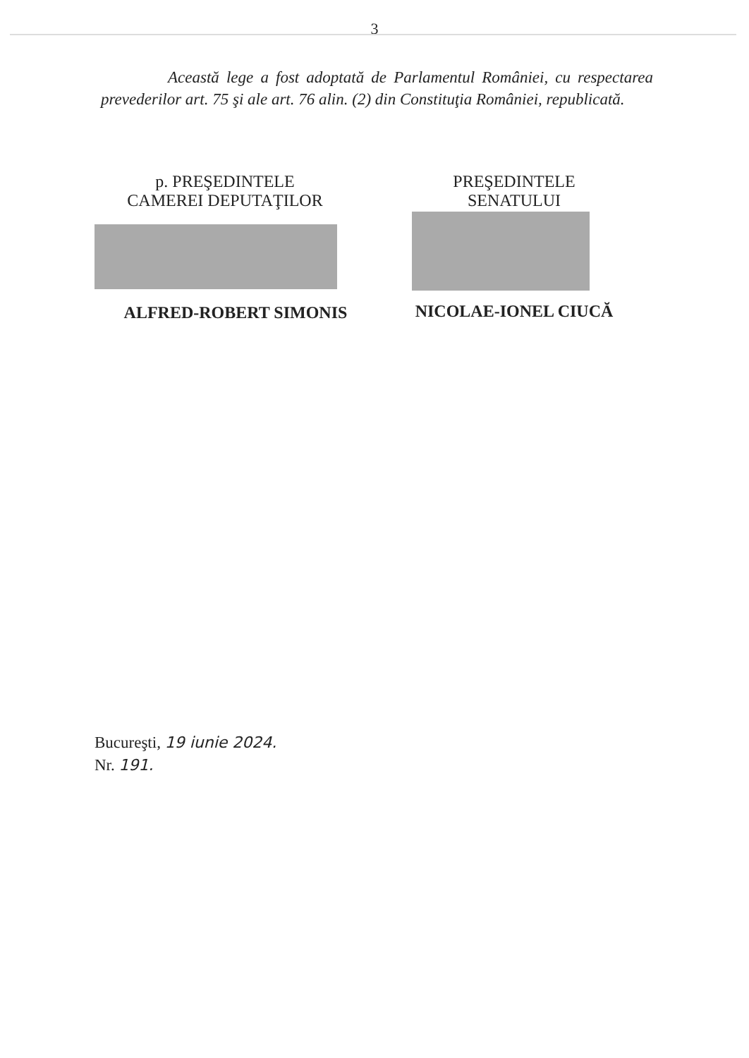3
Această lege a fost adoptată de Parlamentul României, cu respectarea prevederilor art. 75 şi ale art. 76 alin. (2) din Constituţia României, republicată.
p. PREŞEDINTELE
CAMEREI DEPUTAŢILOR
ALFRED-ROBERT SIMONIS
PREŞEDINTELE
SENATULUI
NICOLAE-IONEL CIUCĂ
Bucureşti, 19 iunie 2024.
Nr. 191.